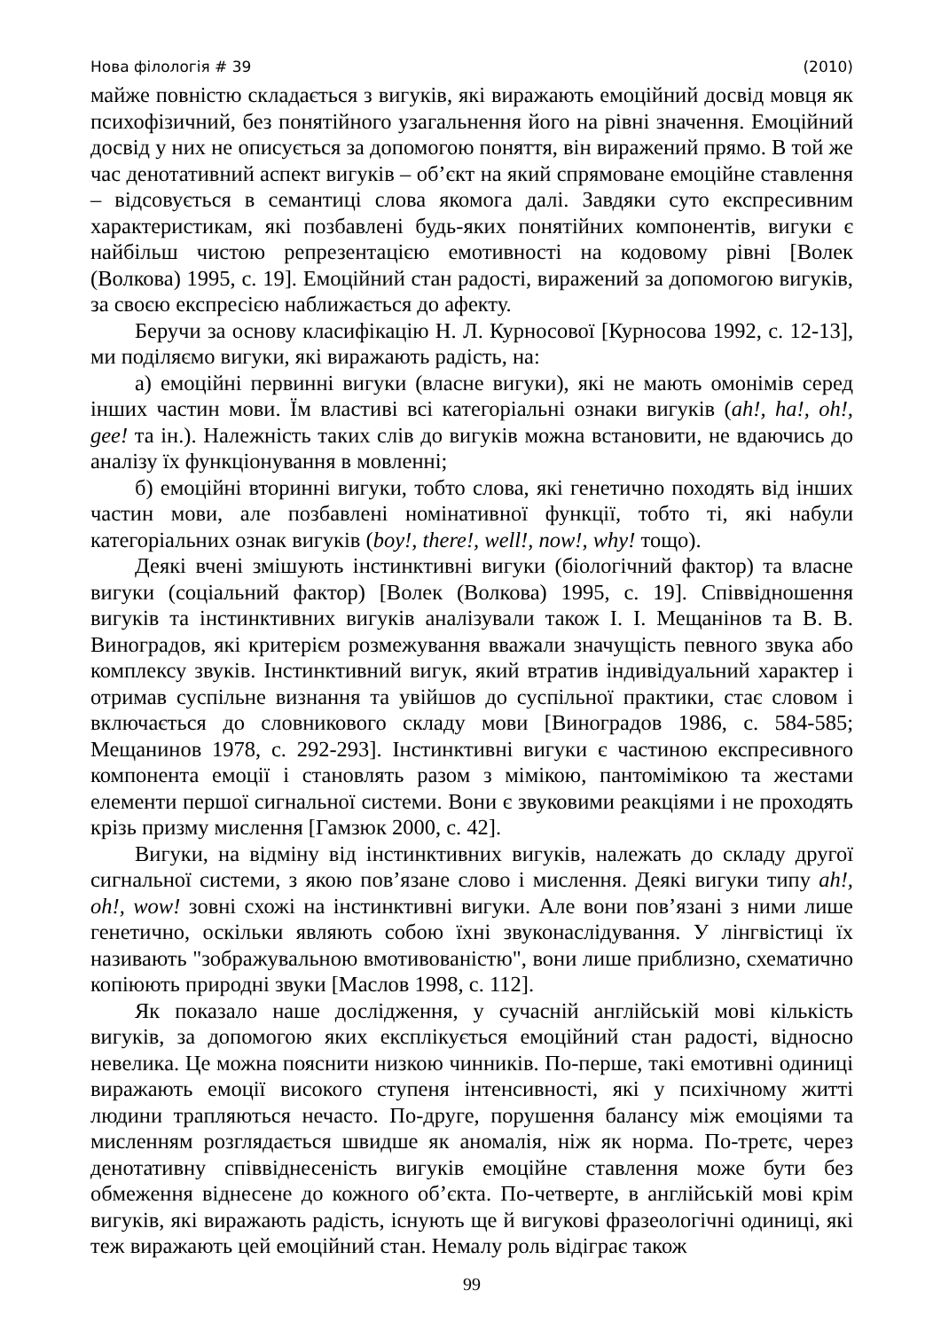Нова філологія # 39 (2010)
майже повністю складається з вигуків, які виражають емоційний досвід мовця як психофізичний, без понятійного узагальнення його на рівні значення. Емоційний досвід у них не описується за допомогою поняття, він виражений прямо. В той же час денотативний аспект вигуків – об’єкт на який спрямоване емоційне ставлення – відсовується в семантиці слова якомога далі. Завдяки суто експресивним характеристикам, які позбавлені будь-яких понятійних компонентів, вигуки є найбільш чистою репрезентацією емотивності на кодовому рівні [Волек (Волкова) 1995, с. 19]. Емоційний стан радості, виражений за допомогою вигуків, за своєю експресією наближається до афекту.
Беручи за основу класифікацію Н. Л. Курносової [Курносова 1992, с. 12-13], ми поділяємо вигуки, які виражають радість, на:
а) емоційні первинні вигуки (власне вигуки), які не мають омонімів серед інших частин мови. Їм властиві всі категоріальні ознаки вигуків (ah!, ha!, oh!, gee! та ін.). Належність таких слів до вигуків можна встановити, не вдаючись до аналізу їх функціонування в мовленні;
б) емоційні вторинні вигуки, тобто слова, які генетично походять від інших частин мови, але позбавлені номінативної функції, тобто ті, які набули категоріальних ознак вигуків (boy!, there!, well!, now!, why! тощо).
Деякі вчені змішують інстинктивні вигуки (біологічний фактор) та власне вигуки (соціальний фактор) [Волек (Волкова) 1995, с. 19]. Співвідношення вигуків та інстинктивних вигуків аналізували також І. І. Мещанінов та В. В. Виноградов, які критерієм розмежування вважали значущість певного звука або комплексу звуків. Інстинктивний вигук, який втратив індивідуальний характер і отримав суспільне визнання та увійшов до суспільної практики, стає словом і включається до словникового складу мови [Виноградов 1986, с. 584-585; Мещанинов 1978, с. 292-293]. Інстинктивні вигуки є частиною експресивного компонента емоції і становлять разом з мімікою, пантомімікою та жестами елементи першої сигнальної системи. Вони є звуковими реакціями і не проходять крізь призму мислення [Гамзюк 2000, с. 42].
Вигуки, на відміну від інстинктивних вигуків, належать до складу другої сигнальної системи, з якою пов’язане слово і мислення. Деякі вигуки типу ah!, oh!, wow! зовні схожі на інстинктивні вигуки. Але вони пов’язані з ними лише генетично, оскільки являють собою їхні звуконаслідування. У лінгвістиці їх називають "зображувальною вмотивованістю", вони лише приблизно, схематично копіюють природні звуки [Маслов 1998, с. 112].
Як показало наше дослідження, у сучасній англійській мові кількість вигуків, за допомогою яких експлікується емоційний стан радості, відносно невелика. Це можна пояснити низкою чинників. По-перше, такі емотивні одиниці виражають емоції високого ступеня інтенсивності, які у психічному житті людини трапляються нечасто. По-друге, порушення балансу між емоціями та мисленням розглядається швидше як аномалія, ніж як норма. По-третє, через денотативну співвіднесеність вигуків емоційне ставлення може бути без обмеження віднесене до кожного об’єкта. По-четверте, в англійській мові крім вигуків, які виражають радість, існують ще й вигукові фразеологічні одиниці, які теж виражають цей емоційний стан. Немалу роль відіграє також
99